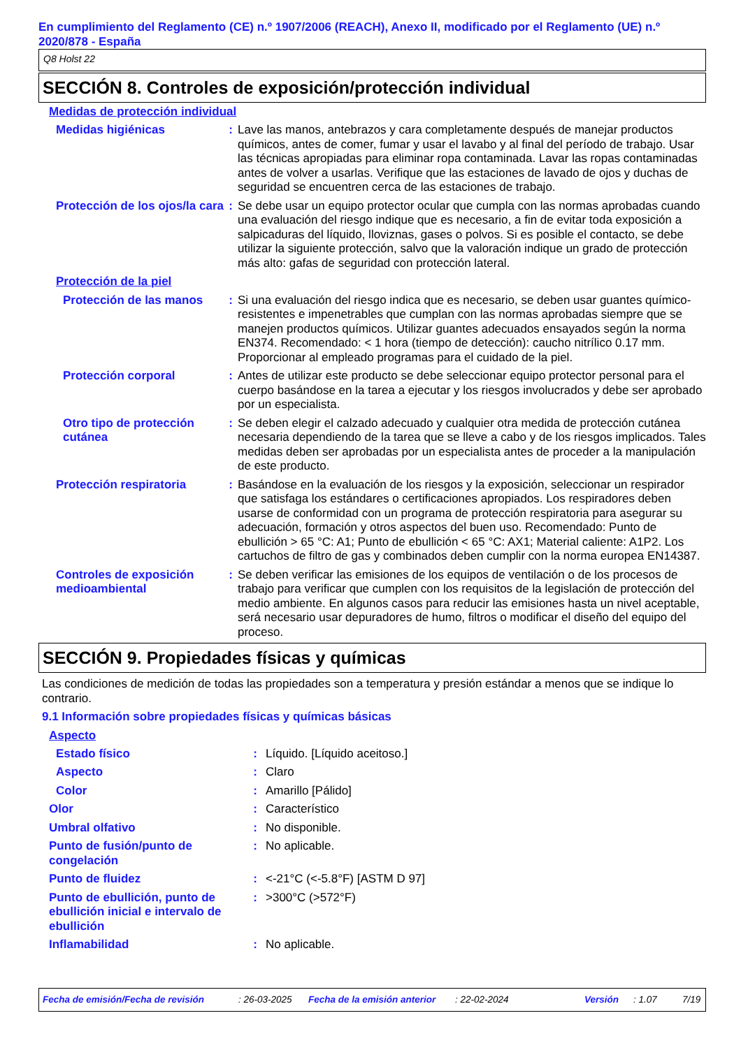En cumplimiento del Reglamento (CE) n.º 1907/2006 (REACH), Anexo II, modificado por el Reglamento (UE) n.º 2020/878 - España
Q8 Holst 22
SECCIÓN 8. Controles de exposición/protección individual
Medidas de protección individual
| Medidas higiénicas | : | Lave las manos, antebrazos y cara completamente después de manejar productos químicos, antes de comer, fumar y usar el lavabo y al final del período de trabajo. Usar las técnicas apropiadas para eliminar ropa contaminada. Lavar las ropas contaminadas antes de volver a usarlas. Verifique que las estaciones de lavado de ojos y duchas de seguridad se encuentren cerca de las estaciones de trabajo. |
| Protección de los ojos/la cara | : | Se debe usar un equipo protector ocular que cumpla con las normas aprobadas cuando una evaluación del riesgo indique que es necesario, a fin de evitar toda exposición a salpicaduras del líquido, lloviznas, gases o polvos. Si es posible el contacto, se debe utilizar la siguiente protección, salvo que la valoración indique un grado de protección más alto: gafas de seguridad con protección lateral. |
| Protección de la piel | | |
| Protección de las manos | : | Si una evaluación del riesgo indica que es necesario, se deben usar guantes químico-resistentes e impenetrables que cumplan con las normas aprobadas siempre que se manejen productos químicos. Utilizar guantes adecuados ensayados según la norma EN374. Recomendado: < 1 hora (tiempo de detección): caucho nitrílico 0.17 mm. Proporcionar al empleado programas para el cuidado de la piel. |
| Protección corporal | : | Antes de utilizar este producto se debe seleccionar equipo protector personal para el cuerpo basándose en la tarea a ejecutar y los riesgos involucrados y debe ser aprobado por un especialista. |
| Otro tipo de protección cutánea | : | Se deben elegir el calzado adecuado y cualquier otra medida de protección cutánea necesaria dependiendo de la tarea que se lleve a cabo y de los riesgos implicados. Tales medidas deben ser aprobadas por un especialista antes de proceder a la manipulación de este producto. |
| Protección respiratoria | : | Basándose en la evaluación de los riesgos y la exposición, seleccionar un respirador que satisfaga los estándares o certificaciones apropiados. Los respiradores deben usarse de conformidad con un programa de protección respiratoria para asegurar su adecuación, formación y otros aspectos del buen uso. Recomendado: Punto de ebullición > 65 °C: A1; Punto de ebullición < 65 °C: AX1; Material caliente: A1P2. Los cartuchos de filtro de gas y combinados deben cumplir con la norma europea EN14387. |
| Controles de exposición medioambiental | : | Se deben verificar las emisiones de los equipos de ventilación o de los procesos de trabajo para verificar que cumplen con los requisitos de la legislación de protección del medio ambiente. En algunos casos para reducir las emisiones hasta un nivel aceptable, será necesario usar depuradores de humo, filtros o modificar el diseño del equipo del proceso. |
SECCIÓN 9. Propiedades físicas y químicas
Las condiciones de medición de todas las propiedades son a temperatura y presión estándar a menos que se indique lo contrario.
9.1 Información sobre propiedades físicas y químicas básicas
Aspecto
| Estado físico | : | Líquido. [Líquido aceitoso.] |
| Aspecto | : | Claro |
| Color | : | Amarillo [Pálido] |
| Olor | : | Característico |
| Umbral olfativo | : | No disponible. |
| Punto de fusión/punto de congelación | : | No aplicable. |
| Punto de fluidez | : | <-21°C (<-5.8°F) [ASTM D 97] |
| Punto de ebullición, punto de ebullición inicial e intervalo de ebullición | : | >300°C (>572°F) |
| Inflamabilidad | : | No aplicable. |
Fecha de emisión/Fecha de revisión: 26-03-2025 Fecha de la emisión anterior: 22-02-2024 Versión: 1.07 7/19